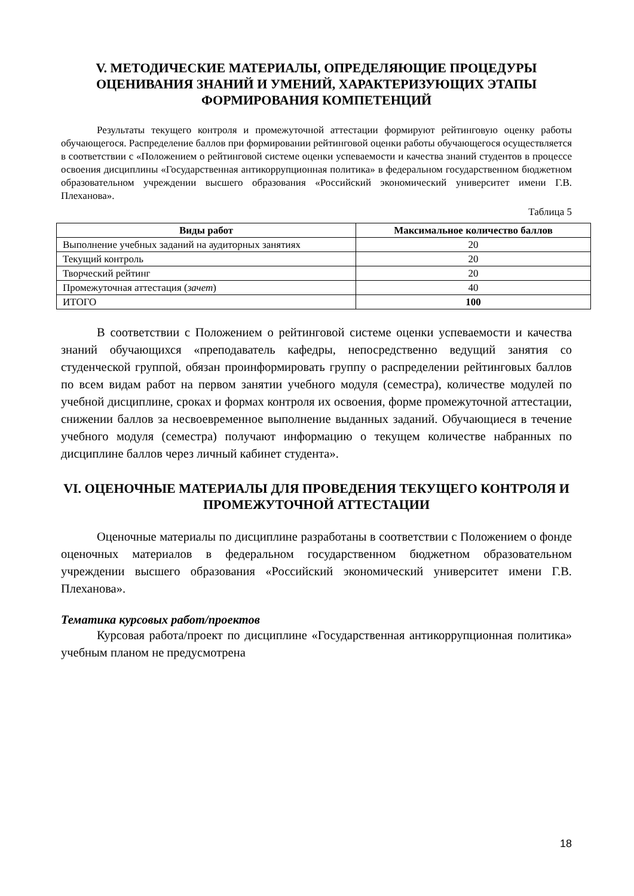V. МЕТОДИЧЕСКИЕ МАТЕРИАЛЫ, ОПРЕДЕЛЯЮЩИЕ ПРОЦЕДУРЫ ОЦЕНИВАНИЯ ЗНАНИЙ И УМЕНИЙ, ХАРАКТЕРИЗУЮЩИХ ЭТАПЫ ФОРМИРОВАНИЯ КОМПЕТЕНЦИЙ
Результаты текущего контроля и промежуточной аттестации формируют рейтинговую оценку работы обучающегося. Распределение баллов при формировании рейтинговой оценки работы обучающегося осуществляется в соответствии с «Положением о рейтинговой системе оценки успеваемости и качества знаний студентов в процессе освоения дисциплины «Государственная антикоррупционная политика» в федеральном государственном бюджетном образовательном учреждении высшего образования «Российский экономический университет имени Г.В. Плеханова».
Таблица 5
| Виды работ | Максимальное количество баллов |
| --- | --- |
| Выполнение учебных заданий на аудиторных занятиях | 20 |
| Текущий контроль | 20 |
| Творческий рейтинг | 20 |
| Промежуточная аттестация ( зачет ) | 40 |
| ИТОГО | 100 |
В соответствии с Положением о рейтинговой системе оценки успеваемости и качества знаний обучающихся «преподаватель кафедры, непосредственно ведущий занятия со студенческой группой, обязан проинформировать группу о распределении рейтинговых баллов по всем видам работ на первом занятии учебного модуля (семестра), количестве модулей по учебной дисциплине, сроках и формах контроля их освоения, форме промежуточной аттестации, снижении баллов за несвоевременное выполнение выданных заданий. Обучающиеся в течение учебного модуля (семестра) получают информацию о текущем количестве набранных по дисциплине баллов через личный кабинет студента».
VI. ОЦЕНОЧНЫЕ МАТЕРИАЛЫ ДЛЯ ПРОВЕДЕНИЯ ТЕКУЩЕГО КОНТРОЛЯ И ПРОМЕЖУТОЧНОЙ АТТЕСТАЦИИ
Оценочные материалы по дисциплине разработаны в соответствии с Положением о фонде оценочных материалов в федеральном государственном бюджетном образовательном учреждении высшего образования «Российский экономический университет имени Г.В. Плеханова».
Тематика курсовых работ/проектов
Курсовая работа/проект по дисциплине «Государственная антикоррупционная политика» учебным планом не предусмотрена
18